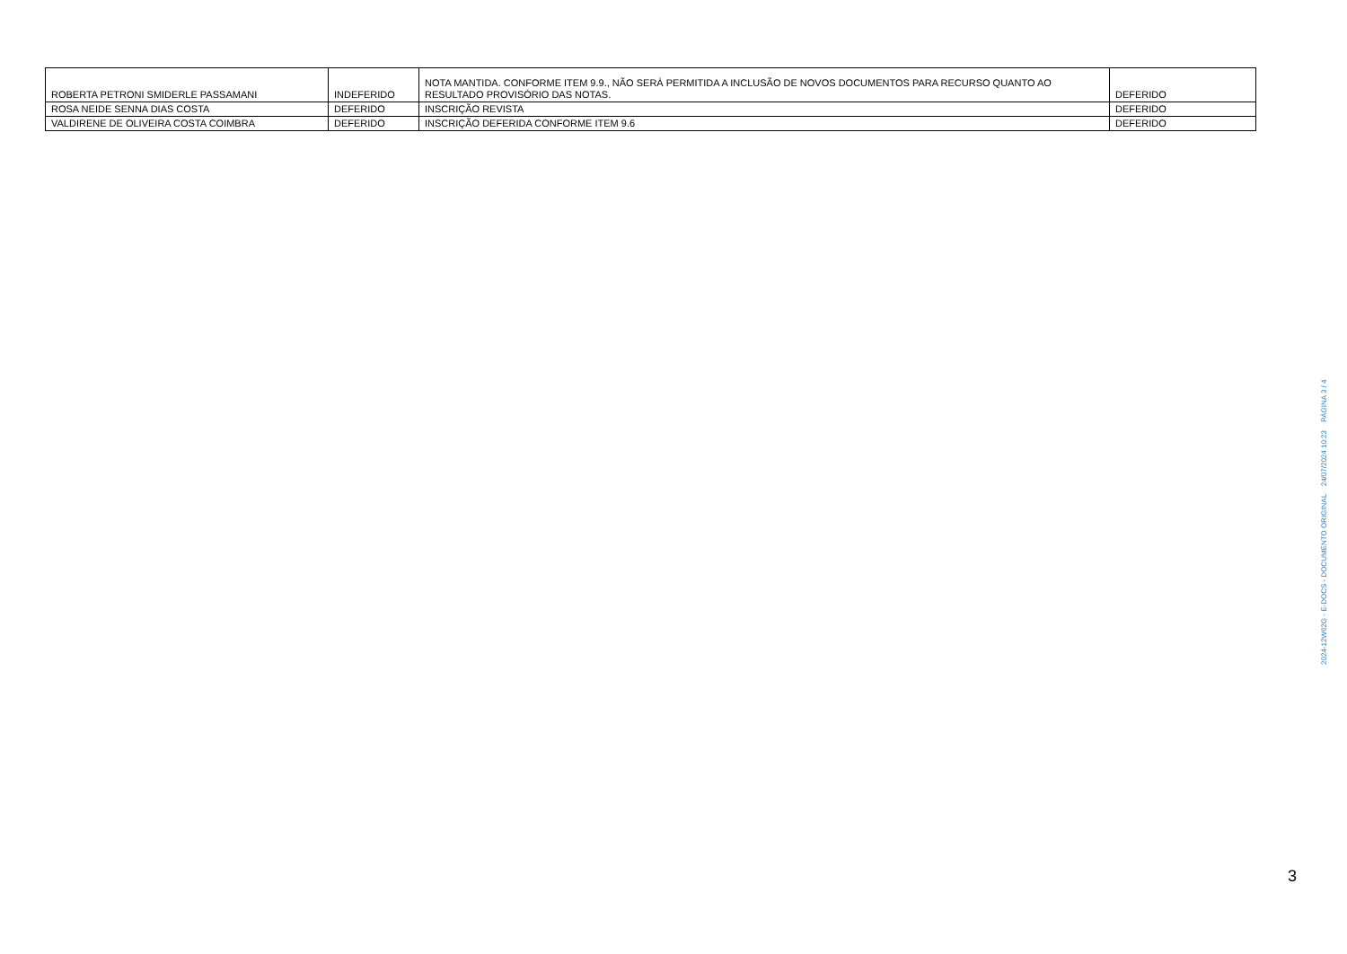| ROBERTA PETRONI SMIDERLE PASSAMANI | INDEFERIDO | NOTA MANTIDA. CONFORME ITEM 9.9., NÃO SERÁ PERMITIDA A INCLUSÃO DE NOVOS DOCUMENTOS PARA RECURSO QUANTO AO RESULTADO PROVISÓRIO DAS NOTAS. | DEFERIDO |
| ROSA NEIDE SENNA DIAS COSTA | DEFERIDO | INSCRIÇÃO REVISTA | DEFERIDO |
| VALDIRENE DE OLIVEIRA COSTA COIMBRA | DEFERIDO | INSCRIÇÃO DEFERIDA CONFORME ITEM 9.6 | DEFERIDO |
2024-12W62G - E-DOCS - DOCUMENTO ORIGINAL 24/07/2024 10:23 PÁGINA 3 / 4
3